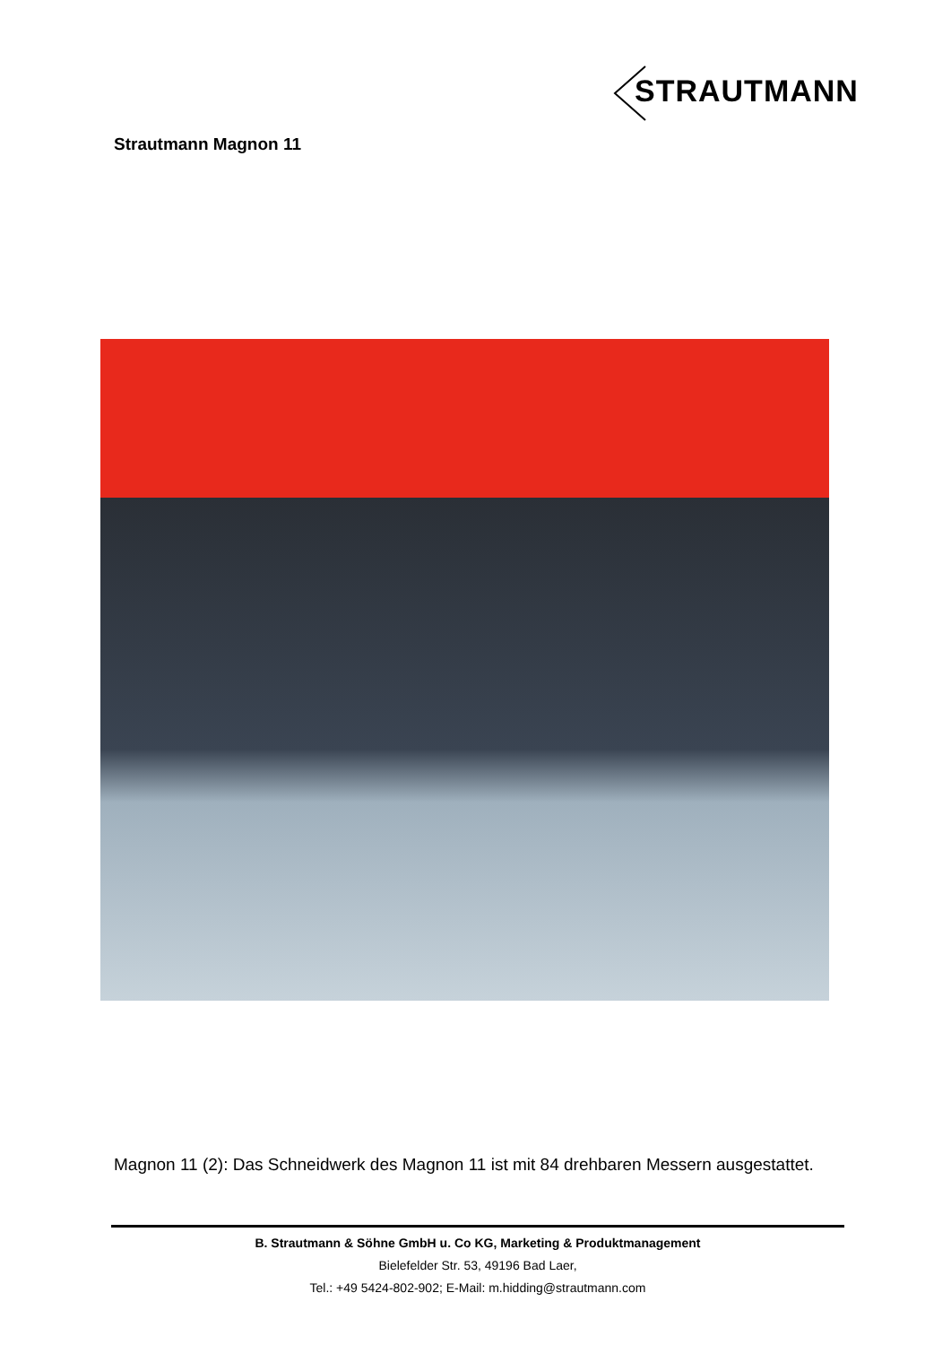STRAUTMANN
Strautmann Magnon 11
Magnon 11 (2): Das Schneidwerk des Magnon 11 ist mit 84 drehbaren Messern ausgestattet.
B. Strautmann & Söhne GmbH u. Co KG, Marketing & Produktmanagement
Bielefelder Str. 53, 49196 Bad Laer,
Tel.: +49 5424-802-902; E-Mail: m.hidding@strautmann.com